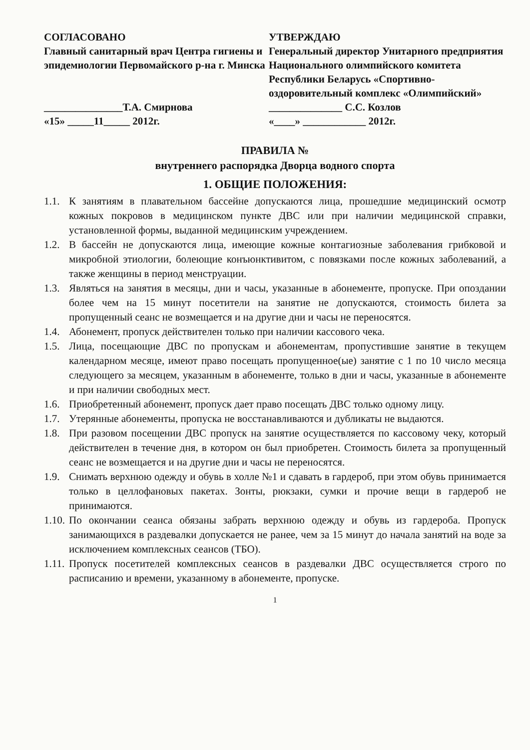СОГЛАСОВАНО
Главный санитарный врач Центра гигиены и эпидемиологии Первомайского р-на г. Минска
_______________Т.А. Смирнова
«15» _____11_____ 2012г.
УТВЕРЖДАЮ
Генеральный директор Унитарного предприятия Национального олимпийского комитета Республики Беларусь «Спортивно-оздоровительный комплекс «Олимпийский»
______________ С.С. Козлов
«____» ____________ 2012г.
ПРАВИЛА №
внутреннего распорядка Дворца водного спорта
1. ОБЩИЕ ПОЛОЖЕНИЯ:
1.1. К занятиям в плавательном бассейне допускаются лица, прошедшие медицинский осмотр кожных покровов в медицинском пункте ДВС или при наличии медицинской справки, установленной формы, выданной медицинским учреждением.
1.2. В бассейн не допускаются лица, имеющие кожные контагиозные заболевания грибковой и микробной этиологии, болеющие конъюнктивитом, с повязками после кожных заболеваний, а также женщины в период менструации.
1.3. Являться на занятия в месяцы, дни и часы, указанные в абонементе, пропуске. При опоздании более чем на 15 минут посетители на занятие не допускаются, стоимость билета за пропущенный сеанс не возмещается и на другие дни и часы не переносятся.
1.4. Абонемент, пропуск действителен только при наличии кассового чека.
1.5. Лица, посещающие ДВС по пропускам и абонементам, пропустившие занятие в текущем календарном месяце, имеют право посещать пропущенное(ые) занятие с 1 по 10 число месяца следующего за месяцем, указанным в абонементе, только в дни и часы, указанные в абонементе и при наличии свободных мест.
1.6. Приобретенный абонемент, пропуск дает право посещать ДВС только одному лицу.
1.7. Утерянные абонементы, пропуска не восстанавливаются и дубликаты не выдаются.
1.8. При разовом посещении ДВС пропуск на занятие осуществляется по кассовому чеку, который действителен в течение дня, в котором он был приобретен. Стоимость билета за пропущенный сеанс не возмещается и на другие дни и часы не переносятся.
1.9. Снимать верхнюю одежду и обувь в холле №1 и сдавать в гардероб, при этом обувь принимается только в целлофановых пакетах. Зонты, рюкзаки, сумки и прочие вещи в гардероб не принимаются.
1.10. По окончании сеанса обязаны забрать верхнюю одежду и обувь из гардероба. Пропуск занимающихся в раздевалки допускается не ранее, чем за 15 минут до начала занятий на воде за исключением комплексных сеансов (ТБО).
1.11. Пропуск посетителей комплексных сеансов в раздевалки ДВС осуществляется строго по расписанию и времени, указанному в абонементе, пропуске.
1